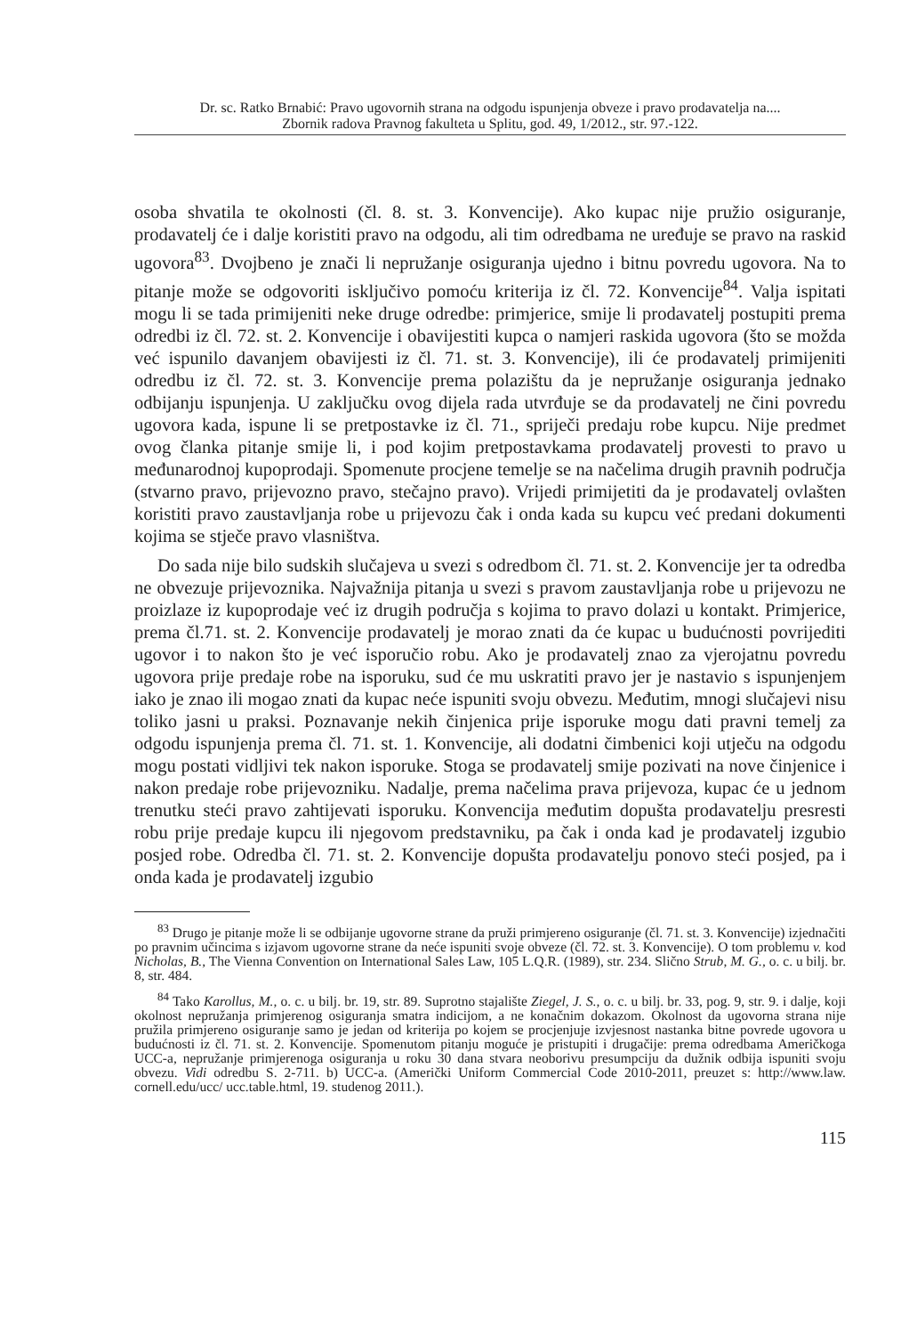Dr. sc. Ratko Brnabić: Pravo ugovornih strana na odgodu ispunjenja obveze i pravo prodavatelja na....
Zbornik radova Pravnog fakulteta u Splitu, god. 49, 1/2012., str. 97.-122.
osoba shvatila te okolnosti (čl. 8. st. 3. Konvencije). Ako kupac nije pružio osiguranje, prodavatelj će i dalje koristiti pravo na odgodu, ali tim odredbama ne uređuje se pravo na raskid ugovora<sup>83</sup>. Dvojbeno je znači li nepružanje osiguranja ujedno i bitnu povredu ugovora. Na to pitanje može se odgovoriti isključivo pomoću kriterija iz čl. 72. Konvencije<sup>84</sup>. Valja ispitati mogu li se tada primijeniti neke druge odredbe: primjerice, smije li prodavatelj postupiti prema odredbi iz čl. 72. st. 2. Konvencije i obavijestiti kupca o namjeri raskida ugovora (što se možda već ispunilo davanjem obavijesti iz čl. 71. st. 3. Konvencije), ili će prodavatelj primijeniti odredbu iz čl. 72. st. 3. Konvencije prema polazištu da je nepružanje osiguranja jednako odbijanju ispunjenja. U zaključku ovog dijela rada utvrđuje se da prodavatelj ne čini povredu ugovora kada, ispune li se pretpostavke iz čl. 71., spriječi predaju robe kupcu. Nije predmet ovog članka pitanje smije li, i pod kojim pretpostavkama prodavatelj provesti to pravo u međunarodnoj kupoprodaji. Spomenute procjene temelje se na načelima drugih pravnih područja (stvarno pravo, prijevozno pravo, stečajno pravo). Vrijedi primijetiti da je prodavatelj ovlašten koristiti pravo zaustavljanja robe u prijevozu čak i onda kada su kupcu već predani dokumenti kojima se stječe pravo vlasništva.
Do sada nije bilo sudskih slučajeva u svezi s odredbom čl. 71. st. 2. Konvencije jer ta odredba ne obvezuje prijevoznika. Najvažnija pitanja u svezi s pravom zaustavljanja robe u prijevozu ne proizlaze iz kupoprodaje već iz drugih područja s kojima to pravo dolazi u kontakt. Primjerice, prema čl.71. st. 2. Konvencije prodavatelj je morao znati da će kupac u budućnosti povrijediti ugovor i to nakon što je već isporučio robu. Ako je prodavatelj znao za vjerojatnu povredu ugovora prije predaje robe na isporuku, sud će mu uskratiti pravo jer je nastavio s ispunjenjem iako je znao ili mogao znati da kupac neće ispuniti svoju obvezu. Međutim, mnogi slučajevi nisu toliko jasni u praksi. Poznavanje nekih činjenica prije isporuke mogu dati pravni temelj za odgodu ispunjenja prema čl. 71. st. 1. Konvencije, ali dodatni čimbenici koji utječu na odgodu mogu postati vidljivi tek nakon isporuke. Stoga se prodavatelj smije pozivati na nove činjenice i nakon predaje robe prijevozniku. Nadalje, prema načelima prava prijevoza, kupac će u jednom trenutku steći pravo zahtijevati isporuku. Konvencija međutim dopušta prodavatelju presresti robu prije predaje kupcu ili njegovom predstavniku, pa čak i onda kad je prodavatelj izgubio posjed robe. Odredba čl. 71. st. 2. Konvencije dopušta prodavatelju ponovo steći posjed, pa i onda kada je prodavatelj izgubio
<sup>83</sup> Drugo je pitanje može li se odbijanje ugovorne strane da pruži primjereno osiguranje (čl. 71. st. 3. Konvencije) izjednačiti po pravnim učincima s izjavom ugovorne strane da neće ispuniti svoje obveze (čl. 72. st. 3. Konvencije). O tom problemu v. kod Nicholas, B., The Vienna Convention on International Sales Law, 105 L.Q.R. (1989), str. 234. Slično Strub, M. G., o. c. u bilj. br. 8, str. 484.
<sup>84</sup> Tako Karollus, M., o. c. u bilj. br. 19, str. 89. Suprotno stajalište Ziegel, J. S., o. c. u bilj. br. 33, pog. 9, str. 9. i dalje, koji okolnost nepružanja primjerenog osiguranja smatra indicijom, a ne konačnim dokazom. Okolnost da ugovorna strana nije pružila primjereno osiguranje samo je jedan od kriterija po kojem se procjenjuje izvjesnost nastanka bitne povrede ugovora u budućnosti iz čl. 71. st. 2. Konvencije. Spomenutom pitanju moguće je pristupiti i drugačije: prema odredbama Američkoga UCC-a, nepružanje primjerenoga osiguranja u roku 30 dana stvara neoborivu presumpciju da dužnik odbija ispuniti svoju obvezu. Vidi odredbu S. 2-711. b) UCC-a. (Američki Uniform Commercial Code 2010-2011, preuzet s: http://www.law. cornell.edu/ucc/ ucc.table.html, 19. studenog 2011.).
115